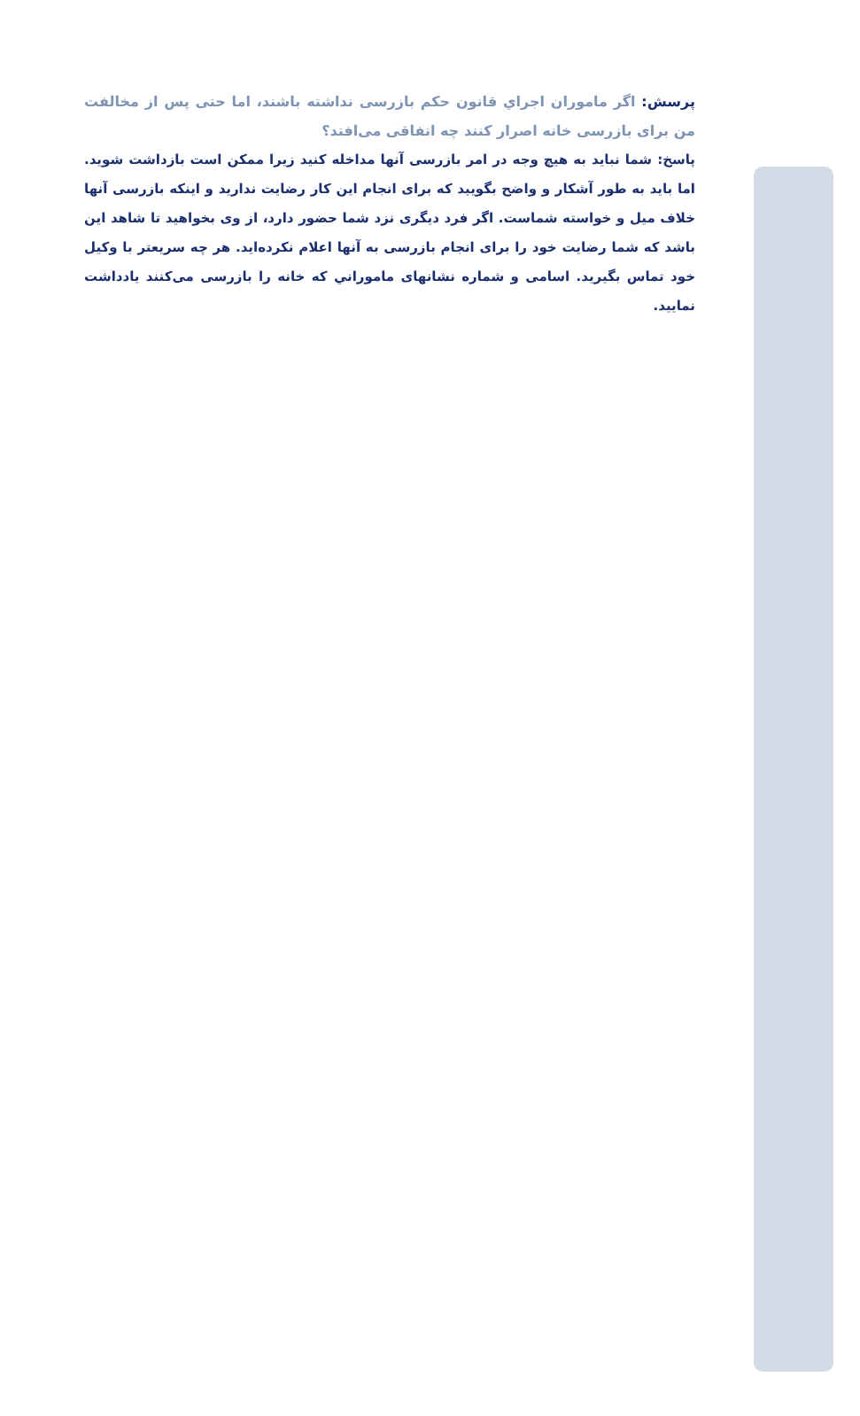پرسش: اگر ماموران اجراي قانون حکم بازرسی نداشته باشند، اما حتی پس از مخالفت من برای بازرسی خانه اصرار کنند چه اتفاقی می‌افتد؟
پاسخ: شما نباید به هیچ وجه در امر بازرسی آنها مداخله کنید زیرا ممکن است بازداشت شوید. اما باید به طور آشکار و واضح بگویید که برای انجام این کار رضایت ندارید و اینکه بازرسی آنها خلاف میل و خواسته شماست. اگر فرد دیگری نزد شما حضور دارد، از وی بخواهید تا شاهد این باشد که شما رضایت خود را برای انجام بازرسی به آنها اعلام نکرده‌اید. هر چه سریعتر با وکیل خود تماس بگیرید. اسامی و شماره نشانهای ماموراني که خانه را بازرسی می‌کنند یادداشت نمایید.